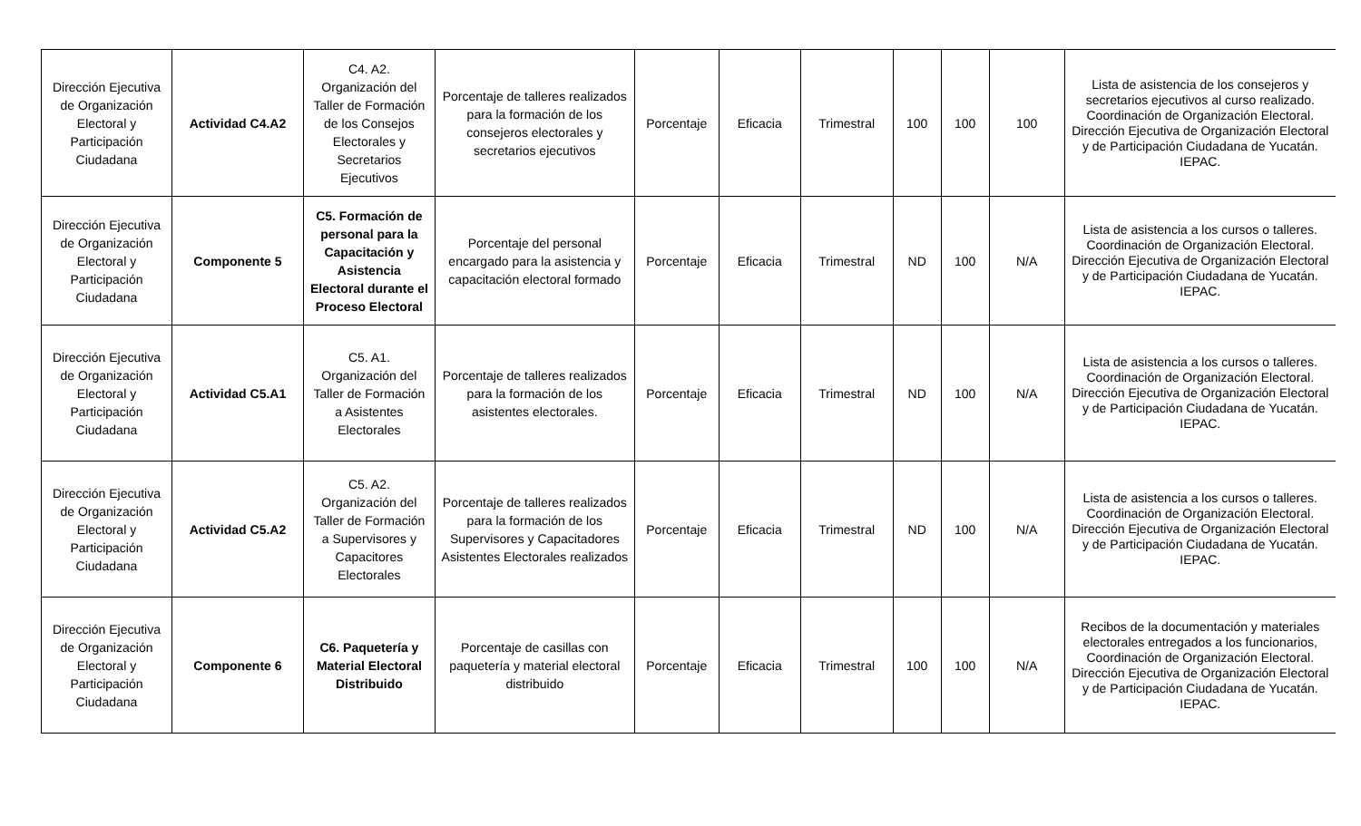| Dirección Ejecutiva de Organización Electoral y Participación Ciudadana | Actividad C4.A2 | C4. A2. Organización del Taller de Formación de los Consejos Electorales y Secretarios Ejecutivos | Porcentaje de talleres realizados para la formación de los consejeros electorales y secretarios ejecutivos | Porcentaje | Eficacia | Trimestral | 100 | 100 | 100 | Lista de asistencia de los consejeros y secretarios ejecutivos al curso realizado. Coordinación de Organización Electoral. Dirección Ejecutiva de Organización Electoral y de Participación Ciudadana de Yucatán. IEPAC. |
| Dirección Ejecutiva de Organización Electoral y Participación Ciudadana | Componente 5 | C5. Formación de personal para la Capacitación y Asistencia Electoral durante el Proceso Electoral | Porcentaje del personal encargado para la asistencia y capacitación electoral formado | Porcentaje | Eficacia | Trimestral | ND | 100 | N/A | Lista de asistencia a los cursos o talleres. Coordinación de Organización Electoral. Dirección Ejecutiva de Organización Electoral y de Participación Ciudadana de Yucatán. IEPAC. |
| Dirección Ejecutiva de Organización Electoral y Participación Ciudadana | Actividad C5.A1 | C5. A1. Organización del Taller de Formación a Asistentes Electorales | Porcentaje de talleres realizados para la formación de los asistentes electorales. | Porcentaje | Eficacia | Trimestral | ND | 100 | N/A | Lista de asistencia a los cursos o talleres. Coordinación de Organización Electoral. Dirección Ejecutiva de Organización Electoral y de Participación Ciudadana de Yucatán. IEPAC. |
| Dirección Ejecutiva de Organización Electoral y Participación Ciudadana | Actividad C5.A2 | C5. A2. Organización del Taller de Formación a Supervisores y Capacitores Electorales | Porcentaje de talleres realizados para la formación de los Supervisores y Capacitadores Asistentes Electorales realizados | Porcentaje | Eficacia | Trimestral | ND | 100 | N/A | Lista de asistencia a los cursos o talleres. Coordinación de Organización Electoral. Dirección Ejecutiva de Organización Electoral y de Participación Ciudadana de Yucatán. IEPAC. |
| Dirección Ejecutiva de Organización Electoral y Participación Ciudadana | Componente 6 | C6. Paquetería y Material Electoral Distribuido | Porcentaje de casillas con paquetería y material electoral distribuido | Porcentaje | Eficacia | Trimestral | 100 | 100 | N/A | Recibos de la documentación y materiales electorales entregados a los funcionarios, Coordinación de Organización Electoral. Dirección Ejecutiva de Organización Electoral y de Participación Ciudadana de Yucatán. IEPAC. |